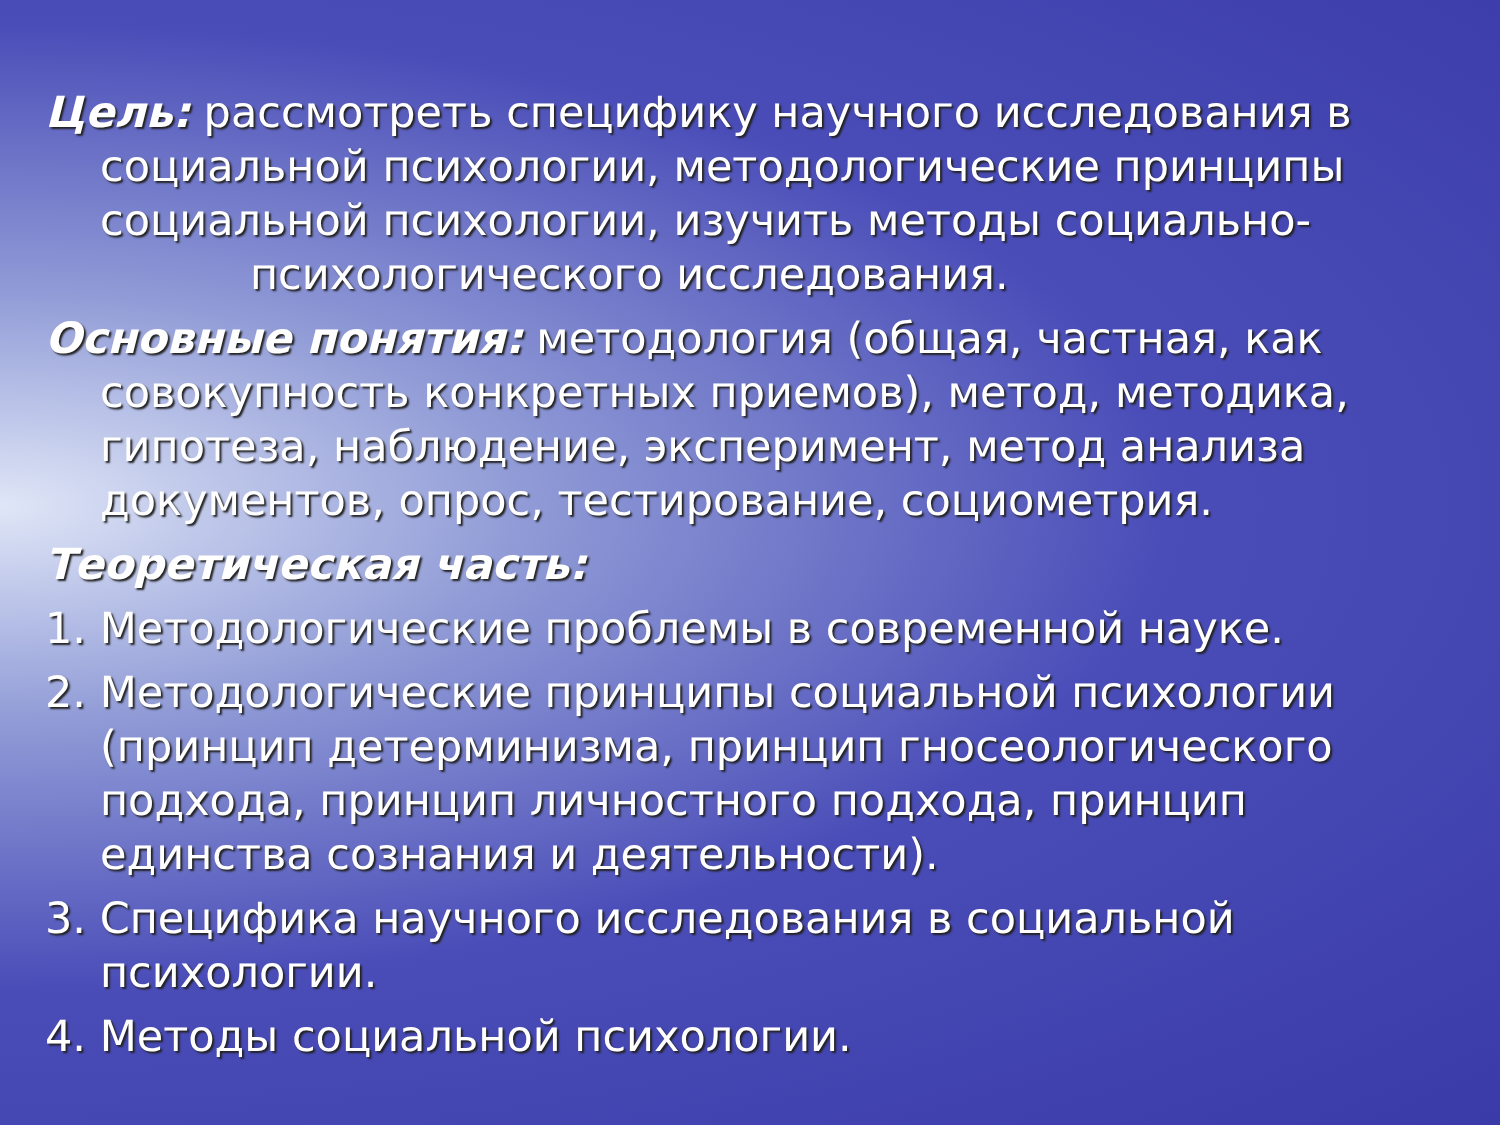Цель: рассмотреть специфику научного исследования в социальной психологии, методологические принципы социальной психологии, изучить методы социально-
психологического исследования.
Основные понятия: методология (общая, частная, как совокупность конкретных приемов), метод, методика, гипотеза, наблюдение, эксперимент, метод анализа документов, опрос, тестирование, социометрия.
Теоретическая часть:
1. Методологические проблемы в современной науке.
2. Методологические принципы социальной психологии (принцип детерминизма, принцип гносеологического подхода, принцип личностного подхода, принцип единства сознания и деятельности).
3. Специфика научного исследования в социальной психологии.
4. Методы социальной психологии.